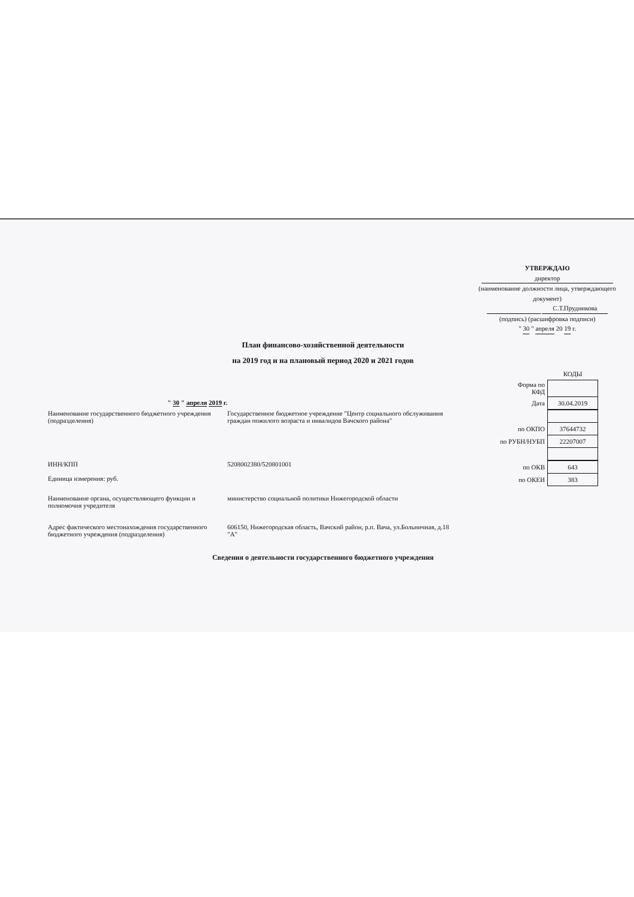УТВЕРЖДАЮ
директор
(наименование должности лица, утверждающего документ)
С.Т.Прудникова
(подпись) (расшифровка подписи)
" 30 " апреля 20 19 г.
План финансово-хозяйственной деятельности
на 2019 год и на плановый период 2020 и 2021 годов
" 30 " апреля 2019 г.
| | КОДЫ |
| Форма по КФД | |
| Дата | 30.04.2019 |
Наименование государственного бюджетного учреждения (подразделения)
Государственное бюджетное учреждение "Центр социального обслуживания граждан пожилого возраста и инвалидов Вачского района"
| по ОКПО | 37644732 |
| по РУБН/НУБП | 22207007 |
ИНН/КПП
Единица измерения: руб.
5208002380/520801001
| по ОКВ | 643 |
| по ОКЕИ | 383 |
Наименование органа, осуществляющего функции и полномочия учредителя
министерство социальной политики Нижегородской области
Адрес фактического местонахождения государственного бюджетного учреждения (подразделения)
606150, Нижегородская область, Вачский район, р.п. Вача, ул.Больничная, д.18 "А"
Сведения о деятельности государственного бюджетного учреждения